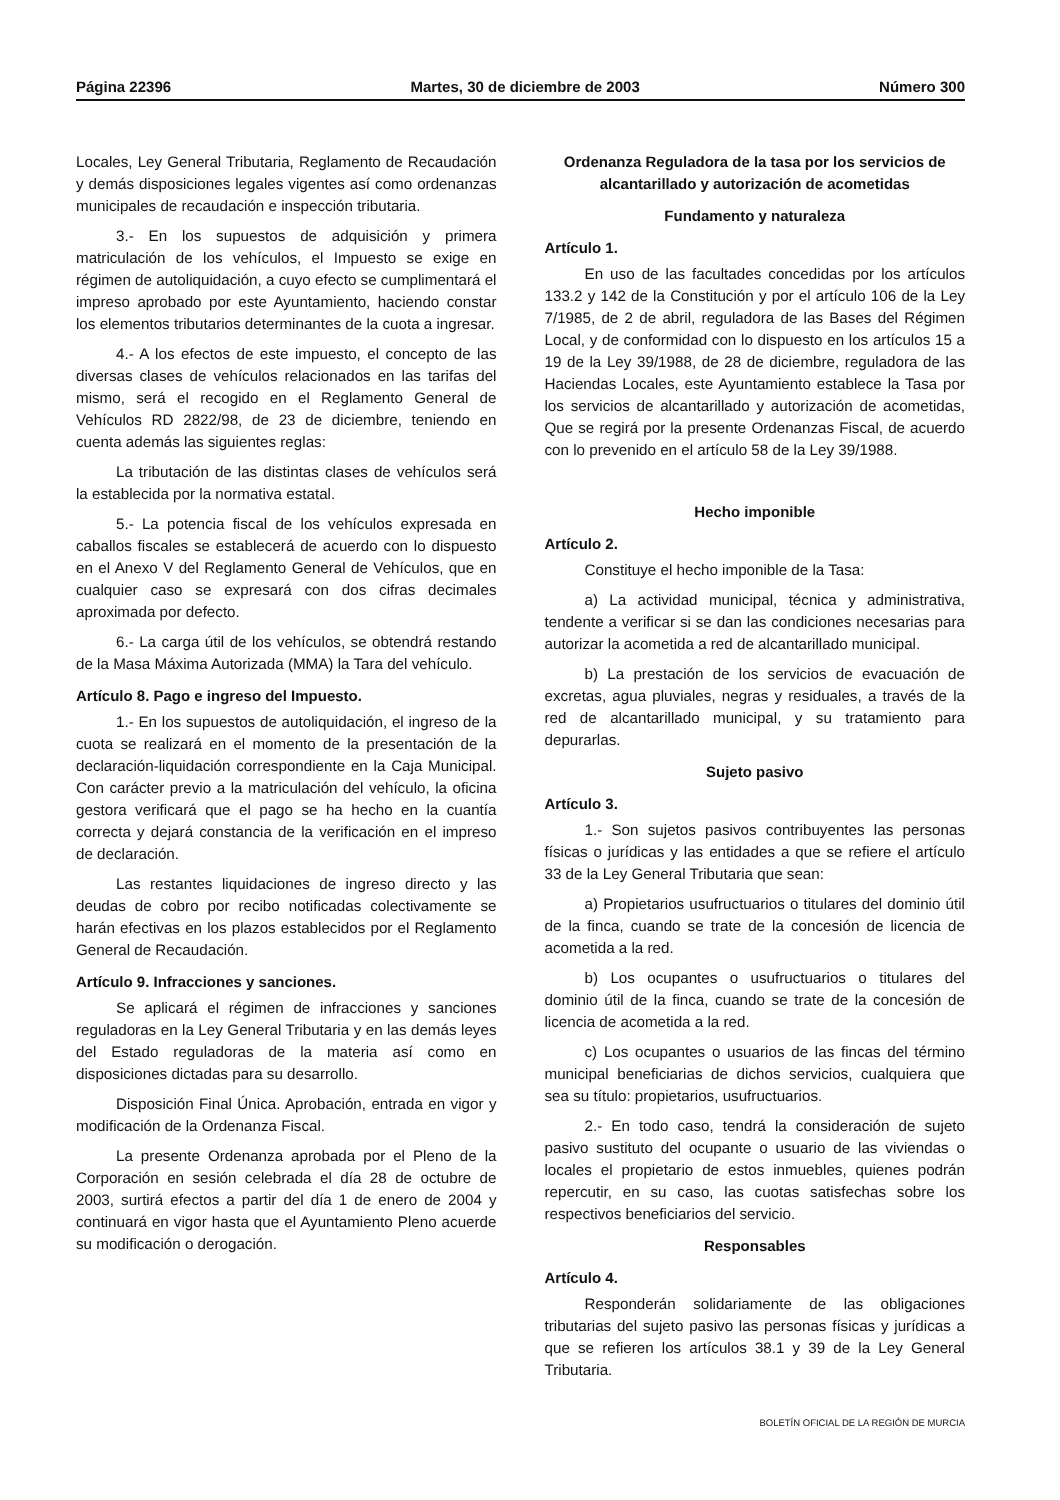Página 22396 Martes, 30 de diciembre de 2003 Número 300
Locales, Ley General Tributaria, Reglamento de Recaudación y demás disposiciones legales vigentes así como ordenanzas municipales de recaudación e inspección tributaria.
3.- En los supuestos de adquisición y primera matriculación de los vehículos, el Impuesto se exige en régimen de autoliquidación, a cuyo efecto se cumplimentará el impreso aprobado por este Ayuntamiento, haciendo constar los elementos tributarios determinantes de la cuota a ingresar.
4.- A los efectos de este impuesto, el concepto de las diversas clases de vehículos relacionados en las tarifas del mismo, será el recogido en el Reglamento General de Vehículos RD 2822/98, de 23 de diciembre, teniendo en cuenta además las siguientes reglas:
La tributación de las distintas clases de vehículos será la establecida por la normativa estatal.
5.- La potencia fiscal de los vehículos expresada en caballos fiscales se establecerá de acuerdo con lo dispuesto en el Anexo V del Reglamento General de Vehículos, que en cualquier caso se expresará con dos cifras decimales aproximada por defecto.
6.- La carga útil de los vehículos, se obtendrá restando de la Masa Máxima Autorizada (MMA) la Tara del vehículo.
Artículo 8. Pago e ingreso del Impuesto.
1.- En los supuestos de autoliquidación, el ingreso de la cuota se realizará en el momento de la presentación de la declaración-liquidación correspondiente en la Caja Municipal. Con carácter previo a la matriculación del vehículo, la oficina gestora verificará que el pago se ha hecho en la cuantía correcta y dejará constancia de la verificación en el impreso de declaración.
Las restantes liquidaciones de ingreso directo y las deudas de cobro por recibo notificadas colectivamente se harán efectivas en los plazos establecidos por el Reglamento General de Recaudación.
Artículo 9. Infracciones y sanciones.
Se aplicará el régimen de infracciones y sanciones reguladoras en la Ley General Tributaria y en las demás leyes del Estado reguladoras de la materia así como en disposiciones dictadas para su desarrollo.
Disposición Final Única. Aprobación, entrada en vigor y modificación de la Ordenanza Fiscal.
La presente Ordenanza aprobada por el Pleno de la Corporación en sesión celebrada el día 28 de octubre de 2003, surtirá efectos a partir del día 1 de enero de 2004 y continuará en vigor hasta que el Ayuntamiento Pleno acuerde su modificación o derogación.
Ordenanza Reguladora de la tasa por los servicios de alcantarillado y autorización de acometidas
Fundamento y naturaleza
Artículo 1.
En uso de las facultades concedidas por los artículos 133.2 y 142 de la Constitución y por el artículo 106 de la Ley 7/1985, de 2 de abril, reguladora de las Bases del Régimen Local, y de conformidad con lo dispuesto en los artículos 15 a 19 de la Ley 39/1988, de 28 de diciembre, reguladora de las Haciendas Locales, este Ayuntamiento establece la Tasa por los servicios de alcantarillado y autorización de acometidas, Que se regirá por la presente Ordenanzas Fiscal, de acuerdo con lo prevenido en el artículo 58 de la Ley 39/1988.
Hecho imponible
Artículo 2.
Constituye el hecho imponible de la Tasa:
a) La actividad municipal, técnica y administrativa, tendente a verificar si se dan las condiciones necesarias para autorizar la acometida a red de alcantarillado municipal.
b) La prestación de los servicios de evacuación de excretas, agua pluviales, negras y residuales, a través de la red de alcantarillado municipal, y su tratamiento para depurarlas.
Sujeto pasivo
Artículo 3.
1.- Son sujetos pasivos contribuyentes las personas físicas o jurídicas y las entidades a que se refiere el artículo 33 de la Ley General Tributaria que sean:
a) Propietarios usufructuarios o titulares del dominio útil de la finca, cuando se trate de la concesión de licencia de acometida a la red.
b) Los ocupantes o usufructuarios o titulares del dominio útil de la finca, cuando se trate de la concesión de licencia de acometida a la red.
c) Los ocupantes o usuarios de las fincas del término municipal beneficiarias de dichos servicios, cualquiera que sea su título: propietarios, usufructuarios.
2.- En todo caso, tendrá la consideración de sujeto pasivo sustituto del ocupante o usuario de las viviendas o locales el propietario de estos inmuebles, quienes podrán repercutir, en su caso, las cuotas satisfechas sobre los respectivos beneficiarios del servicio.
Responsables
Artículo 4.
Responderán solidariamente de las obligaciones tributarias del sujeto pasivo las personas físicas y jurídicas a que se refieren los artículos 38.1 y 39 de la Ley General Tributaria.
BOLETÍN OFICIAL DE LA REGIÓN DE MURCIA